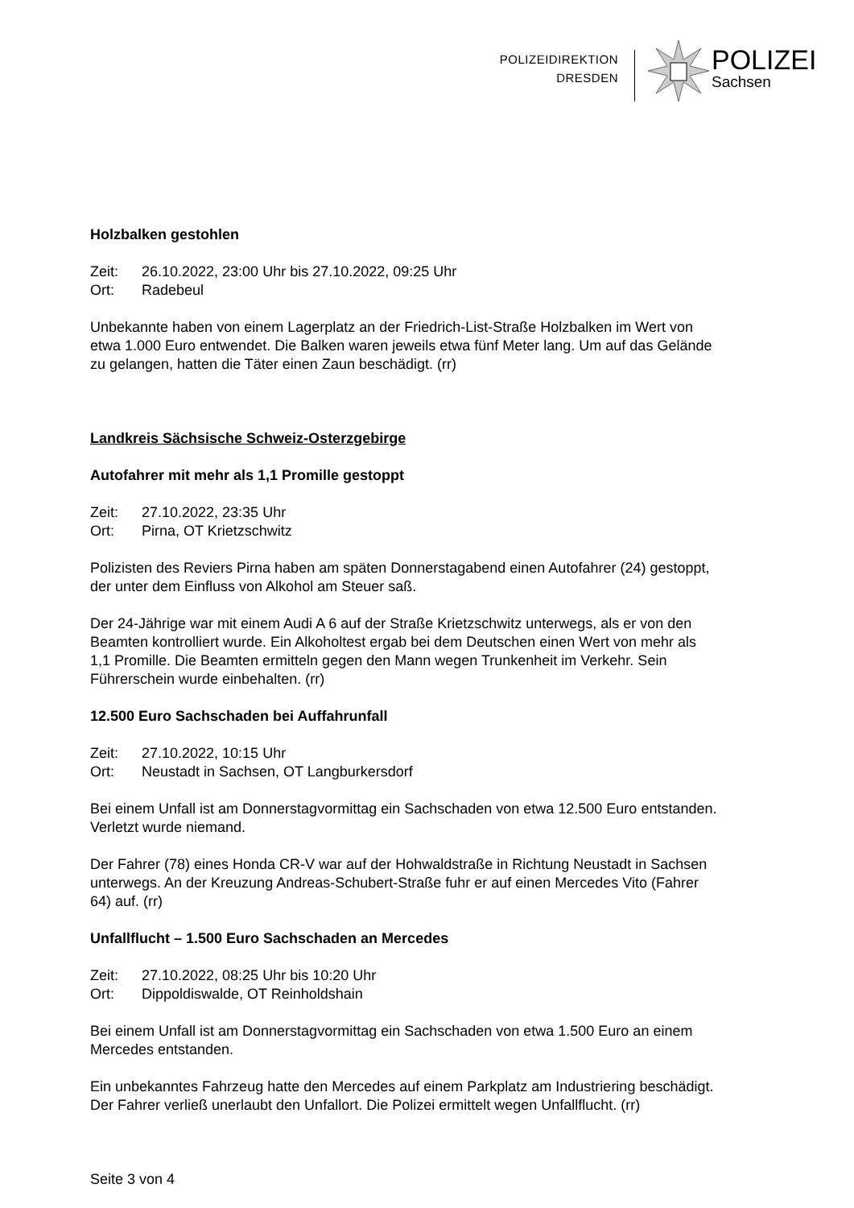POLIZEIDIREKTION
DRESDEN
POLIZEI
Sachsen
Holzbalken gestohlen
Zeit: 26.10.2022, 23:00 Uhr bis 27.10.2022, 09:25 Uhr
Ort: Radebeul
Unbekannte haben von einem Lagerplatz an der Friedrich-List-Straße Holzbalken im Wert von etwa 1.000 Euro entwendet. Die Balken waren jeweils etwa fünf Meter lang. Um auf das Gelände zu gelangen, hatten die Täter einen Zaun beschädigt. (rr)
Landkreis Sächsische Schweiz-Osterzgebirge
Autofahrer mit mehr als 1,1 Promille gestoppt
Zeit: 27.10.2022, 23:35 Uhr
Ort: Pirna, OT Krietzschwitz
Polizisten des Reviers Pirna haben am späten Donnerstagabend einen Autofahrer (24) gestoppt, der unter dem Einfluss von Alkohol am Steuer saß.
Der 24-Jährige war mit einem Audi A 6 auf der Straße Krietzschwitz unterwegs, als er von den Beamten kontrolliert wurde. Ein Alkoholtest ergab bei dem Deutschen einen Wert von mehr als 1,1 Promille. Die Beamten ermitteln gegen den Mann wegen Trunkenheit im Verkehr. Sein Führerschein wurde einbehalten. (rr)
12.500 Euro Sachschaden bei Auffahrunfall
Zeit: 27.10.2022, 10:15 Uhr
Ort: Neustadt in Sachsen, OT Langburkersdorf
Bei einem Unfall ist am Donnerstagvormittag ein Sachschaden von etwa 12.500 Euro entstanden. Verletzt wurde niemand.
Der Fahrer (78) eines Honda CR-V war auf der Hohwaldstraße in Richtung Neustadt in Sachsen unterwegs. An der Kreuzung Andreas-Schubert-Straße fuhr er auf einen Mercedes Vito (Fahrer 64) auf. (rr)
Unfallflucht – 1.500 Euro Sachschaden an Mercedes
Zeit: 27.10.2022, 08:25 Uhr bis 10:20 Uhr
Ort: Dippoldiswalde, OT Reinholdshain
Bei einem Unfall ist am Donnerstagvormittag ein Sachschaden von etwa 1.500 Euro an einem Mercedes entstanden.
Ein unbekanntes Fahrzeug hatte den Mercedes auf einem Parkplatz am Industriering beschädigt. Der Fahrer verließ unerlaubt den Unfallort. Die Polizei ermittelt wegen Unfallflucht. (rr)
Seite 3 von 4